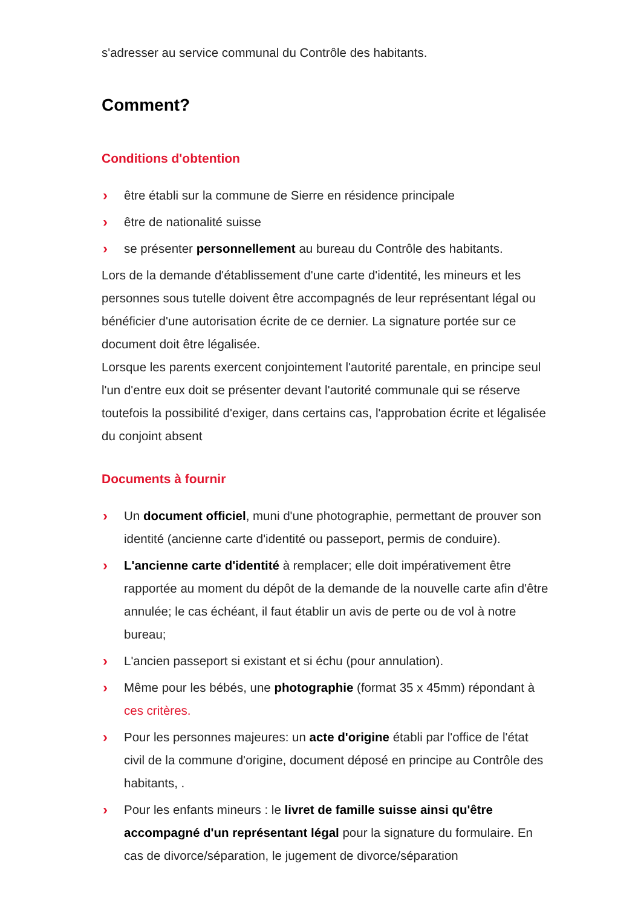s'adresser au service communal du Contrôle des habitants.
Comment?
Conditions d'obtention
› être établi sur la commune de Sierre en résidence principale
› être de nationalité suisse
› se présenter personnellement au bureau du Contrôle des habitants.
Lors de la demande d'établissement d'une carte d'identité, les mineurs et les personnes sous tutelle doivent être accompagnés de leur représentant légal ou bénéficier d'une autorisation écrite de ce dernier. La signature portée sur ce document doit être légalisée.
Lorsque les parents exercent conjointement l'autorité parentale, en principe seul l'un d'entre eux doit se présenter devant l'autorité communale qui se réserve toutefois la possibilité d'exiger, dans certains cas, l'approbation écrite et légalisée du conjoint absent
Documents à fournir
› Un document officiel, muni d'une photographie, permettant de prouver son identité (ancienne carte d'identité ou passeport, permis de conduire).
› L'ancienne carte d'identité à remplacer; elle doit impérativement être rapportée au moment du dépôt de la demande de la nouvelle carte afin d'être annulée; le cas échéant, il faut établir un avis de perte ou de vol à notre bureau;
› L'ancien passeport si existant et si échu (pour annulation).
› Même pour les bébés, une photographie (format 35 x 45mm) répondant à ces critères.
› Pour les personnes majeures: un acte d'origine établi par l'office de l'état civil de la commune d'origine, document déposé en principe au Contrôle des habitants, .
› Pour les enfants mineurs : le livret de famille suisse ainsi qu'être accompagné d'un représentant légal pour la signature du formulaire. En cas de divorce/séparation, le jugement de divorce/séparation